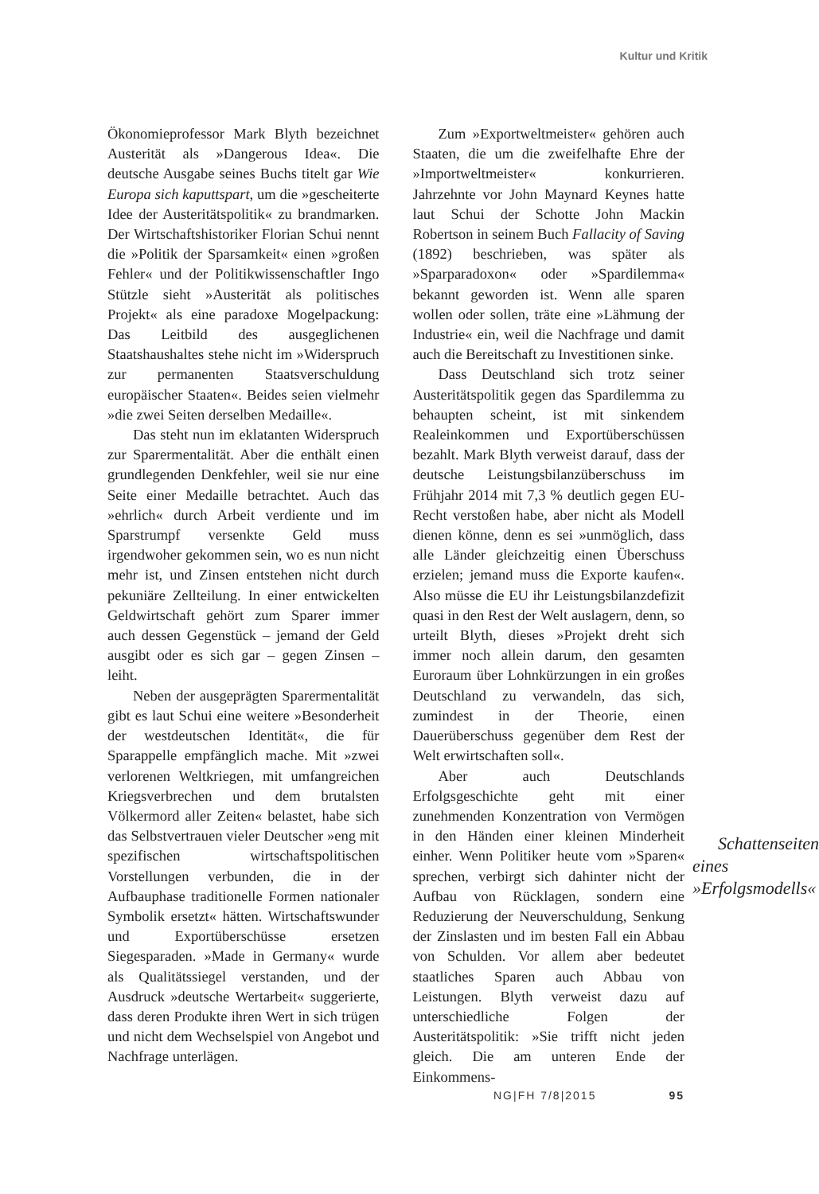Kultur und Kritik
Ökonomieprofessor Mark Blyth bezeichnet Austerität als »Dangerous Idea«. Die deutsche Ausgabe seines Buchs titelt gar Wie Europa sich kaputtspart, um die »gescheiterte Idee der Austeritätspolitik« zu brandmarken. Der Wirtschaftshistoriker Florian Schui nennt die »Politik der Sparsamkeit« einen »großen Fehler« und der Politikwissenschaftler Ingo Stützle sieht »Austerität als politisches Projekt« als eine paradoxe Mogelpackung: Das Leitbild des ausgeglichenen Staatshaushaltes stehe nicht im »Widerspruch zur permanenten Staatsverschuldung europäischer Staaten«. Beides seien vielmehr »die zwei Seiten derselben Medaille«.
Das steht nun im eklatanten Widerspruch zur Sparermentalität. Aber die enthält einen grundlegenden Denkfehler, weil sie nur eine Seite einer Medaille betrachtet. Auch das »ehrlich« durch Arbeit verdiente und im Sparstrumpf versenkte Geld muss irgendwoher gekommen sein, wo es nun nicht mehr ist, und Zinsen entstehen nicht durch pekuniäre Zellteilung. In einer entwickelten Geldwirtschaft gehört zum Sparer immer auch dessen Gegenstück – jemand der Geld ausgibt oder es sich gar – gegen Zinsen – leiht.
Neben der ausgeprägten Sparermentalität gibt es laut Schui eine weitere »Besonderheit der westdeutschen Identität«, die für Sparappelle empfänglich mache. Mit »zwei verlorenen Weltkriegen, mit umfangreichen Kriegsverbrechen und dem brutalsten Völkermord aller Zeiten« belastet, habe sich das Selbstvertrauen vieler Deutscher »eng mit spezifischen wirtschaftspolitischen Vorstellungen verbunden, die in der Aufbauphase traditionelle Formen nationaler Symbolik ersetzt« hätten. Wirtschaftswunder und Exportüberschüsse ersetzen Siegesparaden. »Made in Germany« wurde als Qualitätssiegel verstanden, und der Ausdruck »deutsche Wertarbeit« suggerierte, dass deren Produkte ihren Wert in sich trügen und nicht dem Wechselspiel von Angebot und Nachfrage unterlägen.
Zum »Exportweltmeister« gehören auch Staaten, die um die zweifelhafte Ehre der »Importweltmeister« konkurrieren. Jahrzehnte vor John Maynard Keynes hatte laut Schui der Schotte John Mackin Robertson in seinem Buch Fallacity of Saving (1892) beschrieben, was später als »Sparparadoxon« oder »Spardilemma« bekannt geworden ist. Wenn alle sparen wollen oder sollen, träte eine »Lähmung der Industrie« ein, weil die Nachfrage und damit auch die Bereitschaft zu Investitionen sinke.
Dass Deutschland sich trotz seiner Austeritätspolitik gegen das Spardilemma zu behaupten scheint, ist mit sinkendem Realeinkommen und Exportüberschüssen bezahlt. Mark Blyth verweist darauf, dass der deutsche Leistungsbilanzüberschuss im Frühjahr 2014 mit 7,3 % deutlich gegen EU-Recht verstoßen habe, aber nicht als Modell dienen könne, denn es sei »unmöglich, dass alle Länder gleichzeitig einen Überschuss erzielen; jemand muss die Exporte kaufen«. Also müsse die EU ihr Leistungsbilanzdefizit quasi in den Rest der Welt auslagern, denn, so urteilt Blyth, dieses »Projekt dreht sich immer noch allein darum, den gesamten Euroraum über Lohnkürzungen in ein großes Deutschland zu verwandeln, das sich, zumindest in der Theorie, einen Dauerüberschuss gegenüber dem Rest der Welt erwirtschaften soll«.
Aber auch Deutschlands Erfolgsgeschichte geht mit einer zunehmenden Konzentration von Vermögen in Schattenseiten eines »Erfolgsmodells« den Händen einer kleinen Minderheit einher. Wenn Politiker heute vom »Sparen« sprechen, verbirgt sich dahinter nicht der Aufbau von Rücklagen, sondern eine Reduzierung der Neuverschuldung, Senkung der Zinslasten und im besten Fall ein Abbau von Schulden. Vor allem aber bedeutet staatliches Sparen auch Abbau von Leistungen. Blyth verweist dazu auf unterschiedliche Folgen der Austeritätspolitik: »Sie trifft nicht jeden gleich. Die am unteren Ende der Einkommens-
NG|FH 7/8|2015 95